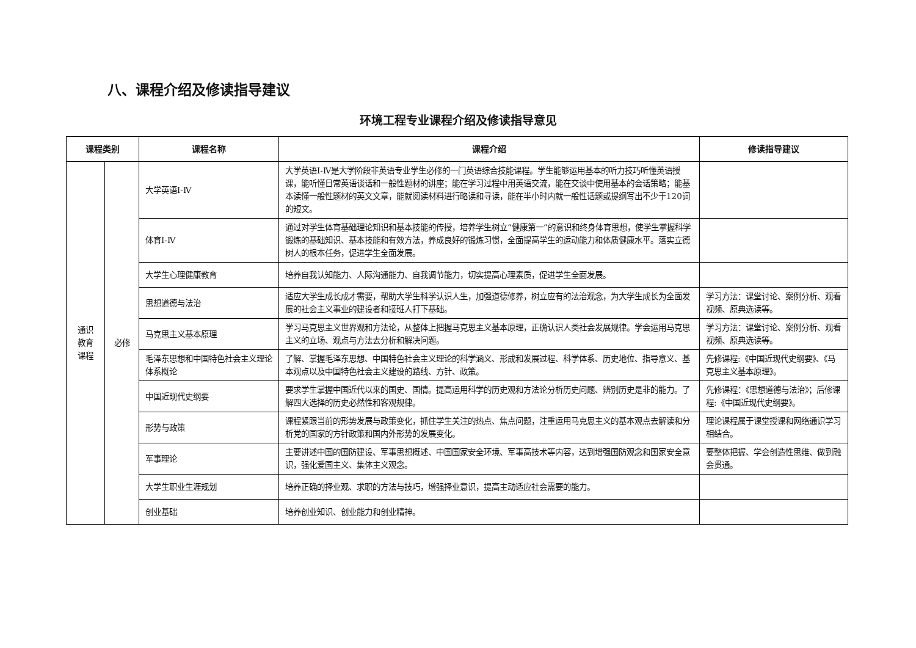八、课程介绍及修读指导建议
环境工程专业课程介绍及修读指导意见
| 课程类别 | | 课程名称 | 课程介绍 | 修读指导建议 |
| --- | --- | --- | --- | --- |
| 通识 教育 课程 | 必修 | 大学英语Ⅰ-Ⅳ | 大学英语Ⅰ-Ⅳ是大学阶段非英语专业学生必修的一门英语综合技能课程。学生能够运用基本的听力技巧听懂英语授课，能听懂日常英语谈话和一般性题材的讲座；能在学习过程中用英语交流，能在交谈中使用基本的会话策略；能基本读懂一般性题材的英文文章，能就阅读材料进行略读和寻读，能在半小时内就一般性话题或提纲写出不少于120词的短文。 | |
| | | 体育Ⅰ-Ⅳ | 通过对学生体育基础理论知识和基本技能的传授，培养学生树立“健康第一”的意识和终身体育思想，使学生掌握科学锻炼的基础知识、基本技能和有效方法，养成良好的锻炼习惯，全面提高学生的运动能力和体质健康水平。落实立德树人的根本任务，促进学生全面发展。 | |
| | | 大学生心理健康教育 | 培养自我认知能力、人际沟通能力、自我调节能力，切实提高心理素质，促进学生全面发展。 | |
| | | 思想道德与法治 | 适应大学生成长成才需要，帮助大学生科学认识人生，加强道德修养，树立应有的法治观念，为大学生成长为全面发展的社会主义事业的建设者和接班人打下基础。 | 学习方法：课堂讨论、案例分析、观看视频、原典选读等。 |
| | | 马克思主义基本原理 | 学习马克思主义世界观和方法论，从整体上把握马克思主义基本原理，正确认识人类社会发展规律。学会运用马克思主义的立场、观点与方法去分析和解决问题。 | 学习方法：课堂讨论、案例分析、观看视频、原典选读等。 |
| | | 毛泽东思想和中国特色社会主义理论体系概论 | 了解、掌握毛泽东思想、中国特色社会主义理论的科学涵义、形成和发展过程、科学体系、历史地位、指导意义、基本观点以及中国特色社会主义建设的路线、方针、政策。 | 先修课程:《中国近现代史纲要》、《马克思主义基本原理》。 |
| | | 中国近现代史纲要 | 要求学生掌握中国近代以来的国史、国情。提高运用科学的历史观和方法论分析历史问题、辨别历史是非的能力。了解四大选择的历史必然性和客观规律。 | 先修课程：《思想道德与法治》；后修课程:《中国近现代史纲要》。 |
| | | 形势与政策 | 课程紧跟当前的形势发展与政策变化，抓住学生关注的热点、焦点问题，注重运用马克思主义的基本观点去解读和分析党的国家的方针政策和国内外形势的发展变化。 | 理论课程属于课堂授课和网络通识学习相结合。 |
| | | 军事理论 | 主要讲述中国的国防建设、军事思想概述、中国国家安全环境、军事高技术等内容，达到增强国防观念和国家安全意识，强化爱国主义、集体主义观念。 | 要整体把握、学会创造性思维、做到融会贯通。 |
| | | 大学生职业生涯规划 | 培养正确的择业观、求职的方法与技巧，增强择业意识，提高主动适应社会需要的能力。 | |
| | | 创业基础 | 培养创业知识、创业能力和创业精神。 | |